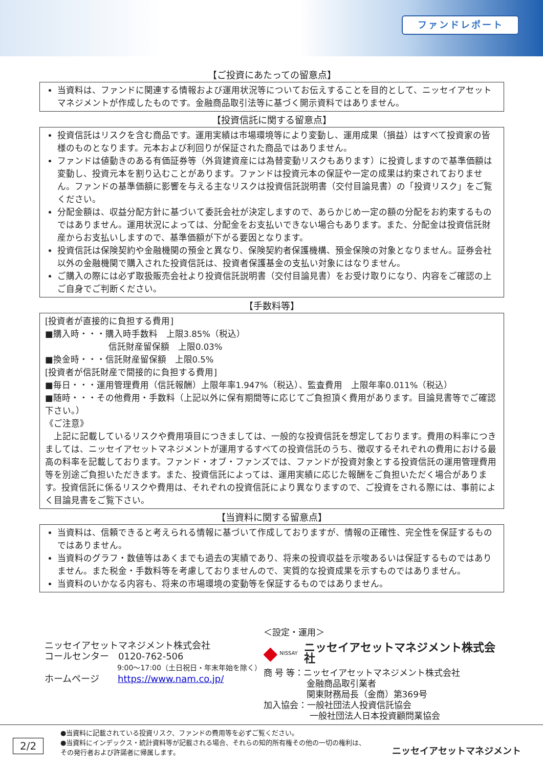ファンドレポート
【ご投資にあたっての留意点】
当資料は、ファンドに関連する情報および運用状況等についてお伝えすることを目的として、ニッセイアセットマネジメントが作成したものです。金融商品取引法等に基づく開示資料ではありません。
【投資信託に関する留意点】
投資信託はリスクを含む商品です。運用実績は市場環境等により変動し、運用成果（損益）はすべて投資家の皆様のものとなります。元本および利回りが保証された商品ではありません。
ファンドは値動きのある有価証券等（外貨建資産には為替変動リスクもあります）に投資しますので基準価額は変動し、投資元本を割り込むことがあります。ファンドは投資元本の保証や一定の成果は約束されておりません。ファンドの基準価額に影響を与える主なリスクは投資信託説明書（交付目論見書）の「投資リスク」をご覧ください。
分配金額は、収益分配方針に基づいて委託会社が決定しますので、あらかじめ一定の額の分配をお約束するものではありません。運用状況によっては、分配金をお支払いできない場合もあります。また、分配金は投資信託財産からお支払いしますので、基準価額が下がる要因となります。
投資信託は保険契約や金融機関の預金と異なり、保険契約者保護機構、預金保険の対象となりません。証券会社以外の金融機関で購入された投資信託は、投資者保護基金の支払い対象にはなりません。
ご購入の際には必ず取扱販売会社より投資信託説明書（交付目論見書）をお受け取りになり、内容をご確認の上ご自身でご判断ください。
【手数料等】
[投資者が直接的に負担する費用]
■購入時・・・購入時手数料　上限3.85%（税込）
信託財産留保額　上限0.03%
■換金時・・・信託財産留保額　上限0.5%
[投資者が信託財産で間接的に負担する費用]
■毎日・・・運用管理費用（信託報酬）上限年率1.947%（税込）、監査費用　上限年率0.011%（税込）
■随時・・・その他費用・手数料（上記以外に保有期間等に応じてご負担頂く費用があります。目論見書等でご確認下さい。）
《ご注意》
　上記に記載しているリスクや費用項目につきましては、一般的な投資信託を想定しております。費用の料率につきましては、ニッセイアセットマネジメントが運用するすべての投資信託のうち、徴収するそれぞれの費用における最高の料率を記載しております。ファンド・オブ・ファンズでは、ファンドが投資対象とする投資信託の運用管理費用等を別途ご負担いただきます。また、投資信託によっては、運用実績に応じた報酬をご負担いただく場合があります。投資信託に係るリスクや費用は、それぞれの投資信託により異なりますので、ご投資をされる際には、事前によく目論見書をご覧下さい。
【当資料に関する留意点】
当資料は、信頼できると考えられる情報に基づいて作成しておりますが、情報の正確性、完全性を保証するものではありません。
当資料のグラフ・数値等はあくまでも過去の実績であり、将来の投資収益を示唆あるいは保証するものではありません。また税金・手数料等を考慮しておりませんので、実質的な投資成果を示すものではありません。
当資料のいかなる内容も、将来の市場環境の変動等を保証するものではありません。
ニッセイアセットマネジメント株式会社
コールセンター　0120-762-506
9:00～17:00（土日祝日・年末年始を除く）
ホームページ　　https://www.nam.co.jp/
＜設定・運用＞
◆ NISSAY ニッセイアセットマネジメント株式会社
商 号 等：ニッセイアセットマネジメント株式会社
金融商品取引業者
関東財務局長（金商）第369号
加入協会：一般社団法人投資信託協会
一般社団法人日本投資顧問業協会
2/2
●当資料に記載されている投資リスク、ファンドの費用等を必ずご覧ください。
●当資料にインデックス・統計資料等が記載される場合、それらの知的所有権その他の一切の権利は、
その発行者および許諾者に帰属します。
ニッセイアセットマネジメント